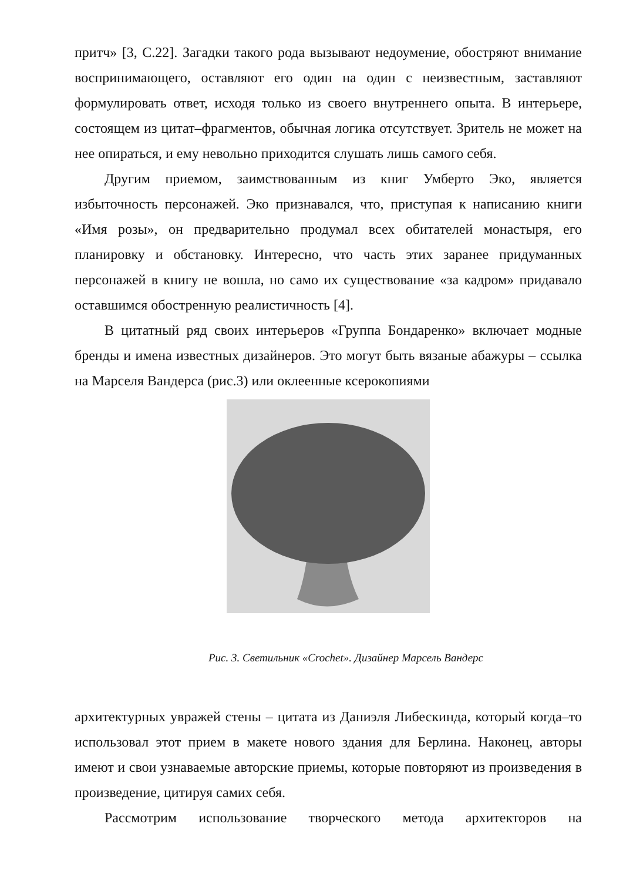притч» [3, С.22]. Загадки такого рода вызывают недоумение, обостряют внимание воспринимающего, оставляют его один на один с неизвестным, заставляют формулировать ответ, исходя только из своего внутреннего опыта. В интерьере, состоящем из цитат–фрагментов, обычная логика отсутствует. Зритель не может на нее опираться, и ему невольно приходится слушать лишь самого себя.
Другим приемом, заимствованным из книг Умберто Эко, является избыточность персонажей. Эко признавался, что, приступая к написанию книги «Имя розы», он предварительно продумал всех обитателей монастыря, его планировку и обстановку. Интересно, что часть этих заранее придуманных персонажей в книгу не вошла, но само их существование «за кадром» придавало оставшимся обостренную реалистичность [4].
В цитатный ряд своих интерьеров «Группа Бондаренко» включает модные бренды и имена известных дизайнеров. Это могут быть вязаные абажуры – ссылка на Марселя Вандерса (рис.3) или оклеенные ксерокопиями
Рис. 3. Светильник «Crochet». Дизайнер Марсель Вандерс
архитектурных увражей стены – цитата из Даниэля Либескинда, который когда–то использовал этот прием в макете нового здания для Берлина. Наконец, авторы имеют и свои узнаваемые авторские приемы, которые повторяют из произведения в произведение, цитируя самих себя.
Рассмотрим использование творческого метода архитекторов на